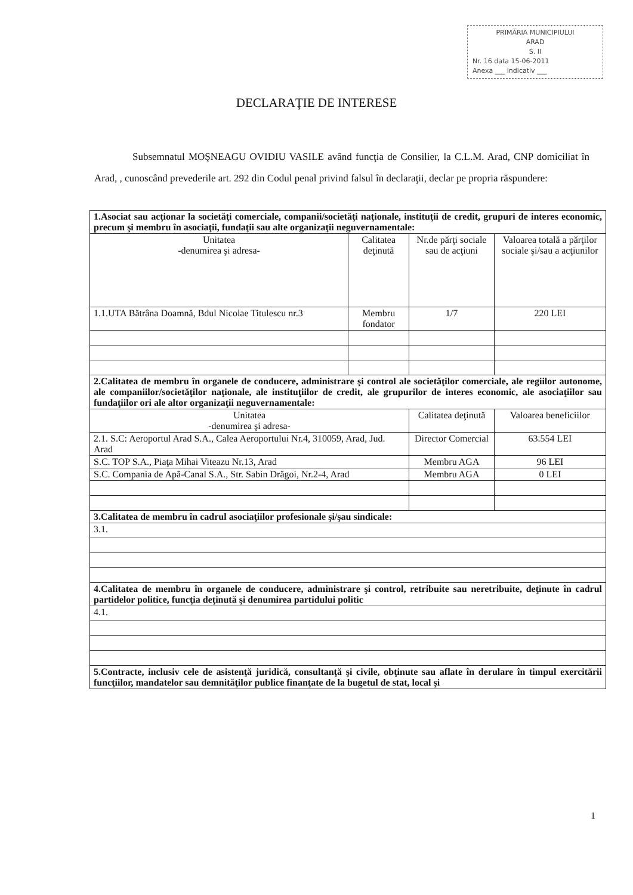PRIMĂRIA MUNICIPIULUI
ARAD
S. II
Nr. 16 data 15-06-2011
Anexa ___ indicativ ___
DECLARAŢIE DE INTERESE
Subsemnatul MOŞNEAGU OVIDIU VASILE având funcţia de Consilier, la C.L.M. Arad, CNP domiciliat în Arad, , cunoscând prevederile art. 292 din Codul penal privind falsul în declaraţii, declar pe propria răspundere:
| 1.Asociat sau acţionar la societăţi comerciale, companii/societăţi naţionale, instituţii de credit, grupuri de interes economic, precum şi membru în asociaţii, fundaţii sau alte organizaţii neguvernamentale: | | | |
| Unitatea -denumirea şi adresa- | Calitatea deţinută | Nr.de părţi sociale sau de acţiuni | Valoarea totală a părţilor sociale şi/sau a acţiunilor |
| 1.1.UTA Bătrâna Doamnă, Bdul Nicolae Titulescu nr.3 | Membru fondator | 1/7 | 220 LEI |
| 2.Calitatea de membru în organele de conducere, administrare şi control ale societăţilor comerciale, ale regiilor autonome, ale companiilor/societăţilor naţionale, ale instituţiilor de credit, ale grupurilor de interes economic, ale asociaţiilor sau fundaţiilor ori ale altor organizaţii neguvernamentale: | | | |
| Unitatea -denumirea şi adresa- | | Calitatea deţinută | Valoarea beneficiilor |
| 2.1. S.C: Aeroportul Arad S.A., Calea Aeroportului Nr.4, 310059, Arad, Jud. Arad | | Director Comercial | 63.554 LEI |
| S.C. TOP S.A., Piaţa Mihai Viteazu Nr.13, Arad | | Membru AGA | 96 LEI |
| S.C. Compania de Apă-Canal S.A., Str. Sabin Drăgoi, Nr.2-4, Arad | | Membru AGA | 0 LEI |
| 3.Calitatea de membru în cadrul asociaţiilor profesionale şi/şau sindicale: | | | |
| 3.1. | | | |
| 4.Calitatea de membru în organele de conducere, administrare şi control, retribuite sau neretribuite, deţinute în cadrul partidelor politice, funcţia deţinută şi denumirea partidului politic | | | |
| 4.1. | | | |
| 5.Contracte, inclusiv cele de asistenţă juridică, consultanţă şi civile, obţinute sau aflate în derulare în timpul exercitării funcţiilor, mandatelor sau demnităţilor publice finanţate de la bugetul de stat, local şi | | | |
1